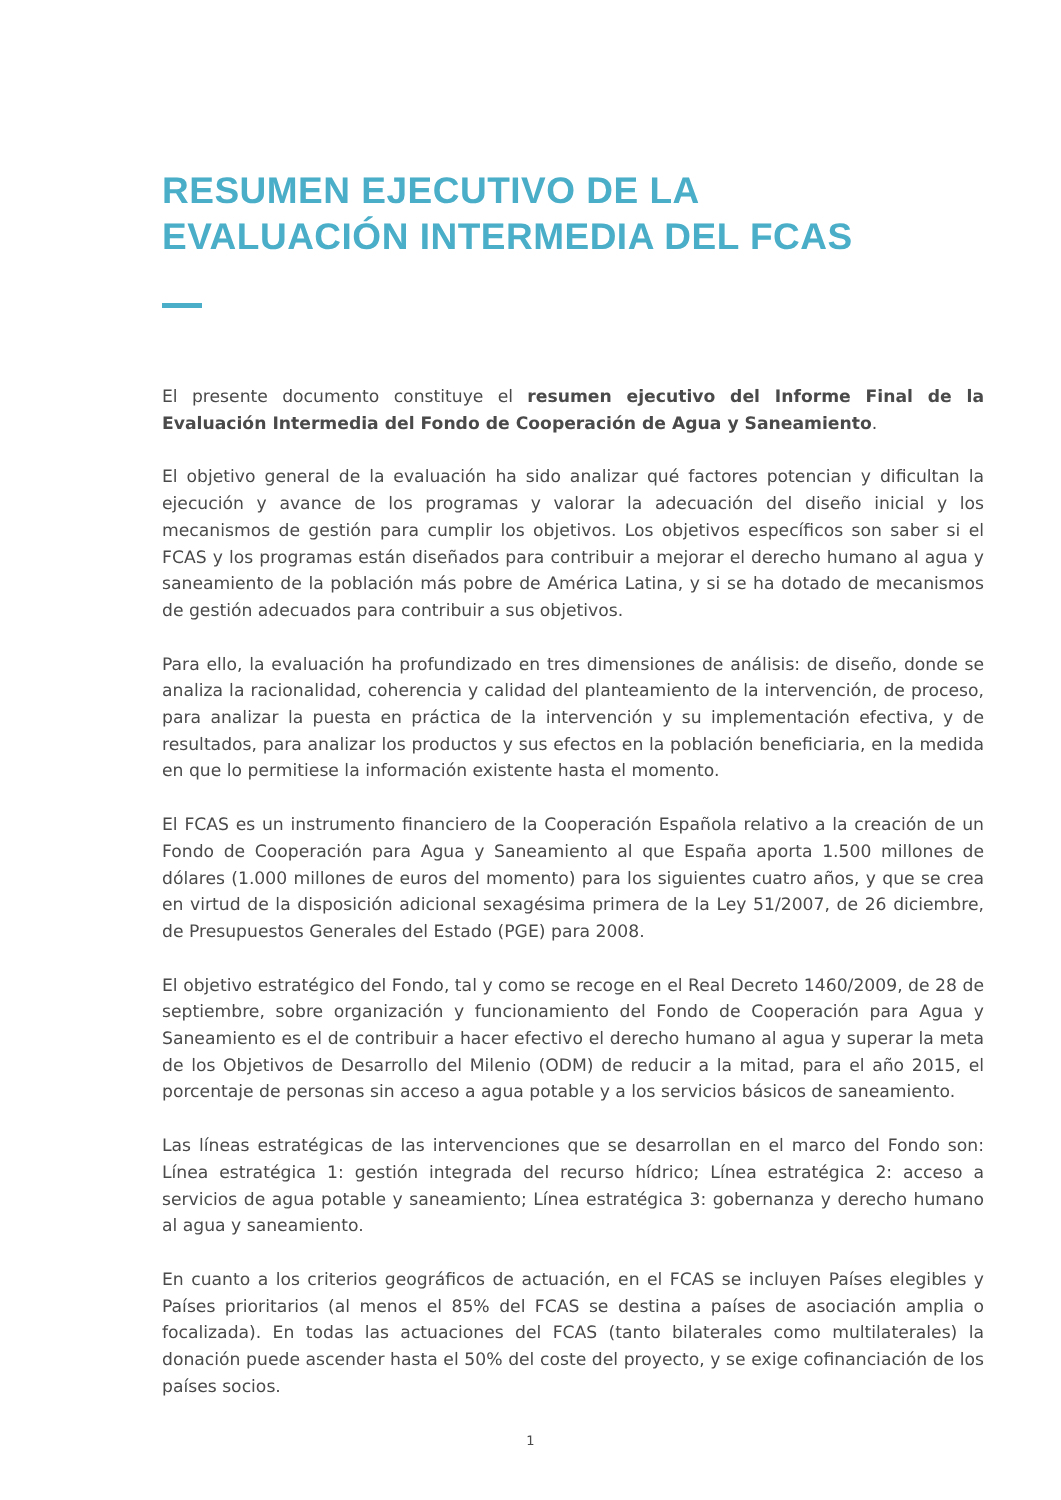RESUMEN EJECUTIVO DE LA
EVALUACIÓN INTERMEDIA DEL FCAS
El presente documento constituye el resumen ejecutivo del Informe Final de la Evaluación Intermedia del Fondo de Cooperación de Agua y Saneamiento.
El objetivo general de la evaluación ha sido analizar qué factores potencian y dificultan la ejecución y avance de los programas y valorar la adecuación del diseño inicial y los mecanismos de gestión para cumplir los objetivos. Los objetivos específicos son saber si el FCAS y los programas están diseñados para contribuir a mejorar el derecho humano al agua y saneamiento de la población más pobre de América Latina, y si se ha dotado de mecanismos de gestión adecuados para contribuir a sus objetivos.
Para ello, la evaluación ha profundizado en tres dimensiones de análisis: de diseño, donde se analiza la racionalidad, coherencia y calidad del planteamiento de la intervención, de proceso, para analizar la puesta en práctica de la intervención y su implementación efectiva, y de resultados, para analizar los productos y sus efectos en la población beneficiaria, en la medida en que lo permitiese la información existente hasta el momento.
El FCAS es un instrumento financiero de la Cooperación Española relativo a la creación de un Fondo de Cooperación para Agua y Saneamiento al que España aporta 1.500 millones de dólares (1.000 millones de euros del momento) para los siguientes cuatro años, y que se crea en virtud de la disposición adicional sexagésima primera de la Ley 51/2007, de 26 diciembre, de Presupuestos Generales del Estado (PGE) para 2008.
El objetivo estratégico del Fondo, tal y como se recoge en el Real Decreto 1460/2009, de 28 de septiembre, sobre organización y funcionamiento del Fondo de Cooperación para Agua y Saneamiento es el de contribuir a hacer efectivo el derecho humano al agua y superar la meta de los Objetivos de Desarrollo del Milenio (ODM) de reducir a la mitad, para el año 2015, el porcentaje de personas sin acceso a agua potable y a los servicios básicos de saneamiento.
Las líneas estratégicas de las intervenciones que se desarrollan en el marco del Fondo son: Línea estratégica 1: gestión integrada del recurso hídrico; Línea estratégica 2: acceso a servicios de agua potable y saneamiento; Línea estratégica 3: gobernanza y derecho humano al agua y saneamiento.
En cuanto a los criterios geográficos de actuación, en el FCAS se incluyen Países elegibles y Países prioritarios (al menos el 85% del FCAS se destina a países de asociación amplia o focalizada). En todas las actuaciones del FCAS (tanto bilaterales como multilaterales) la donación puede ascender hasta el 50% del coste del proyecto, y se exige cofinanciación de los países socios.
1